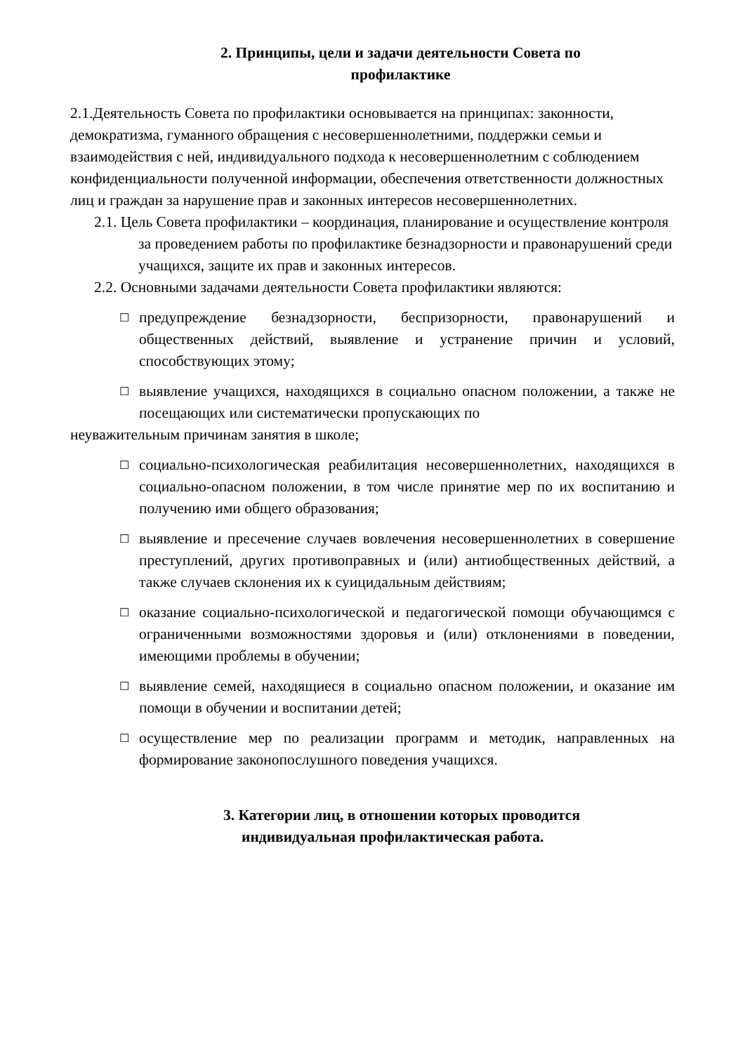2. Принципы, цели и задачи деятельности Совета по
профилактике
2.1.Деятельность Совета по профилактики основывается на принципах: законности, демократизма, гуманного обращения с несовершеннолетними, поддержки семьи и взаимодействия с ней, индивидуального подхода к несовершеннолетним с соблюдением конфиденциальности полученной информации, обеспечения ответственности должностных лиц и граждан за нарушение прав и законных интересов несовершеннолетних.
2.1. Цель Совета профилактики – координация, планирование и осуществление контроля за проведением работы по профилактике безнадзорности и правонарушений среди учащихся, защите их прав и законных интересов.
2.2. Основными задачами деятельности Совета профилактики являются:
☐ предупреждение безнадзорности, беспризорности, правонарушений и общественных действий, выявление и устранение причин и условий, способствующих этому;
☐ выявление учащихся, находящихся в социально опасном положении, а также не посещающих или систематически пропускающих по
неуважительным причинам занятия в школе;
☐ социально-психологическая реабилитация несовершеннолетних, находящихся в социально-опасном положении, в том числе принятие мер по их воспитанию и получению ими общего образования;
☐ выявление и пресечение случаев вовлечения несовершеннолетних в совершение преступлений, других противоправных и (или) антиобщественных действий, а также случаев склонения их к суицидальным действиям;
☐ оказание социально-психологической и педагогической помощи обучающимся с ограниченными возможностями здоровья и (или) отклонениями в поведении, имеющими проблемы в обучении;
☐ выявление семей, находящиеся в социально опасном положении, и оказание им помощи в обучении и воспитании детей;
☐ осуществление мер по реализации программ и методик, направленных на формирование законопослушного поведения учащихся.
3. Категории лиц, в отношении которых проводится индивидуальная профилактическая работа.